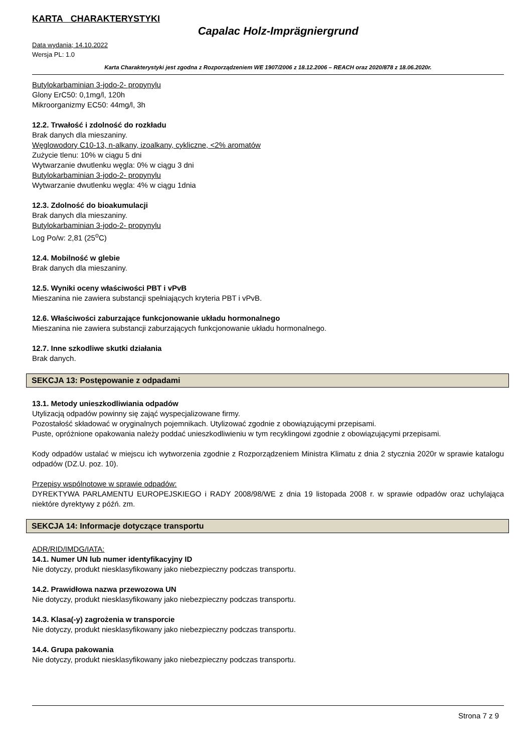KARTA CHARAKTERYSTYKI
Capalac Holz-Imprägniergrund
Data wydania; 14.10.2022
Wersja PL: 1.0
Karta Charakterystyki jest zgodna z Rozporządzeniem WE 1907/2006 z 18.12.2006 – REACH oraz 2020/878 z 18.06.2020r.
Butylokarbaminian 3-jodo-2- propynylu
Glony ErC50: 0,1mg/l, 120h
Mikroorganizmy EC50: 44mg/l, 3h
12.2. Trwałość i zdolność do rozkładu
Brak danych dla mieszaniny.
Węglowodory C10-13, n-alkany, izoalkany, cykliczne, <2% aromatów
Zużycie tlenu: 10% w ciągu 5 dni
Wytwarzanie dwutlenku węgla: 0% w ciągu 3 dni
Butylokarbaminian 3-jodo-2- propynylu
Wytwarzanie dwutlenku węgla: 4% w ciągu 1dnia
12.3. Zdolność do bioakumulacji
Brak danych dla mieszaniny.
Butylokarbaminian 3-jodo-2- propynylu
Log Po/w: 2,81 (25<sup>o</sup>C)
12.4. Mobilność w glebie
Brak danych dla mieszaniny.
12.5. Wyniki oceny właściwości PBT i vPvB
Mieszanina nie zawiera substancji spełniających kryteria PBT i vPvB.
12.6. Właściwości zaburzające funkcjonowanie układu hormonalnego
Mieszanina nie zawiera substancji zaburzających funkcjonowanie układu hormonalnego.
12.7. Inne szkodliwe skutki działania
Brak danych.
SEKCJA 13: Postępowanie z odpadami
13.1. Metody unieszkodliwiania odpadów
Utylizacją odpadów powinny się zająć wyspecjalizowane firmy.
Pozostałość składować w oryginalnych pojemnikach. Utylizować zgodnie z obowiązującymi przepisami.
Puste, opróżnione opakowania należy poddać unieszkodliwieniu w tym recyklingowi zgodnie z obowiązującymi przepisami.
Kody odpadów ustalać w miejscu ich wytworzenia zgodnie z Rozporządzeniem Ministra Klimatu z dnia 2 stycznia 2020r w sprawie katalogu odpadów (DZ.U. poz. 10).
Przepisy wspólnotowe w sprawie odpadów:
DYREKTYWA PARLAMENTU EUROPEJSKIEGO i RADY 2008/98/WE z dnia 19 listopada 2008 r. w sprawie odpadów oraz uchylająca niektóre dyrektywy z późń. zm.
SEKCJA 14: Informacje dotyczące transportu
ADR/RID/IMDG/IATA:
14.1. Numer UN lub numer identyfikacyjny ID
Nie dotyczy, produkt niesklasyfikowany jako niebezpieczny podczas transportu.
14.2. Prawidłowa nazwa przewozowa UN
Nie dotyczy, produkt niesklasyfikowany jako niebezpieczny podczas transportu.
14.3. Klasa(-y) zagrożenia w transporcie
Nie dotyczy, produkt niesklasyfikowany jako niebezpieczny podczas transportu.
14.4. Grupa pakowania
Nie dotyczy, produkt niesklasyfikowany jako niebezpieczny podczas transportu.
Strona 7 z 9